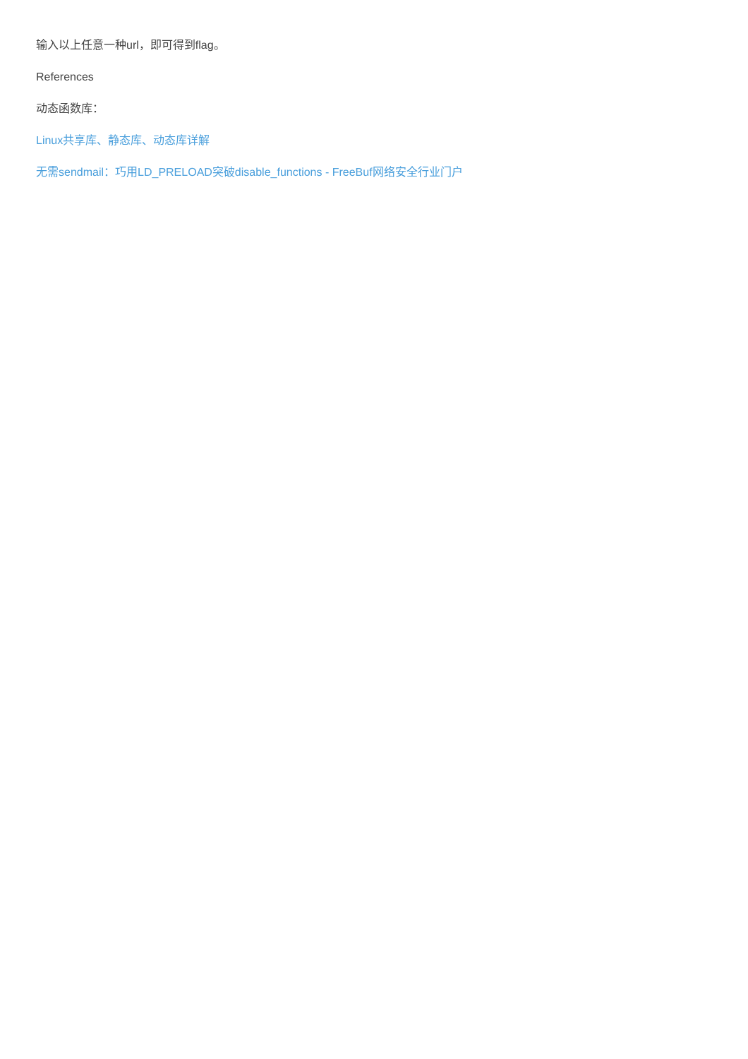输入以上任意一种url，即可得到flag。
References
动态函数库：
Linux共享库、静态库、动态库详解
无需sendmail：巧用LD_PRELOAD突破disable_functions - FreeBuf网络安全行业门户